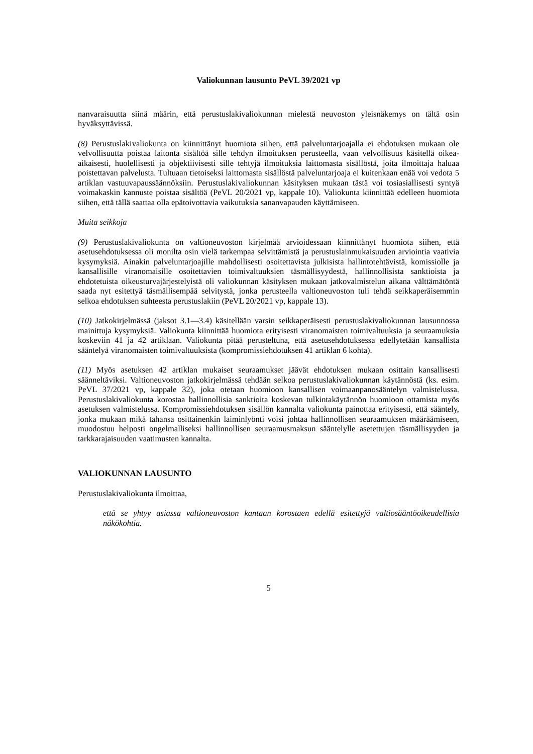Valiokunnan lausunto PeVL 39/2021 vp
nanvaraisuutta siinä määrin, että perustuslakivaliokunnan mielestä neuvoston yleisnäkemys on tältä osin hyväksyttävissä.
(8) Perustuslakivaliokunta on kiinnittänyt huomiota siihen, että palveluntarjoajalla ei ehdotuksen mukaan ole velvollisuutta poistaa laitonta sisältöä sille tehdyn ilmoituksen perusteella, vaan velvollisuus käsitellä oikea-aikaisesti, huolellisesti ja objektiivisesti sille tehtyjä ilmoituksia laittomasta sisällöstä, joita ilmoittaja haluaa poistettavan palvelusta. Tultuaan tietoiseksi laittomasta sisällöstä palveluntarjoaja ei kuitenkaan enää voi vedota 5 artiklan vastuuvapaussäännöksiin. Perustuslakivaliokunnan käsityksen mukaan tästä voi tosiasiallisesti syntyä voimakaskin kannuste poistaa sisältöä (PeVL 20/2021 vp, kappale 10). Valiokunta kiinnittää edelleen huomiota siihen, että tällä saattaa olla epätoivottavia vaikutuksia sananvapauden käyttämiseen.
Muita seikkoja
(9) Perustuslakivaliokunta on valtioneuvoston kirjelmää arvioidessaan kiinnittänyt huomiota siihen, että asetusehdotuksessa oli monilta osin vielä tarkempaa selvittämistä ja perustuslainmukaisuuden arviointia vaativia kysymyksiä. Ainakin palveluntarjoajille mahdollisesti osoitettavista julkisista hallintotehtävistä, komissiolle ja kansallisille viranomaisille osoitettavien toimivaltuuksien täsmällisyydestä, hallinnollisista sanktioista ja ehdotetuista oikeusturvajärjestelyistä oli valiokunnan käsityksen mukaan jatkovalmistelun aikana välttämätöntä saada nyt esitettyä täsmällisempää selvitystä, jonka perusteella valtioneuvoston tuli tehdä seikkaperäisemmin selkoa ehdotuksen suhteesta perustuslakiin (PeVL 20/2021 vp, kappale 13).
(10) Jatkokirjelmässä (jaksot 3.1—3.4) käsitellään varsin seikkaperäisesti perustuslakivaliokunnan lausunnossa mainittuja kysymyksiä. Valiokunta kiinnittää huomiota erityisesti viranomaisten toimivaltuuksia ja seuraamuksia koskeviin 41 ja 42 artiklaan. Valiokunta pitää perusteltuna, että asetusehdotuksessa edellytetään kansallista sääntelyä viranomaisten toimivaltuuksista (kompromissiehdotuksen 41 artiklan 6 kohta).
(11) Myös asetuksen 42 artiklan mukaiset seuraamukset jäävät ehdotuksen mukaan osittain kansallisesti säänneltäviksi. Valtioneuvoston jatkokirjelmässä tehdään selkoa perustuslakivaliokunnan käytännöstä (ks. esim. PeVL 37/2021 vp, kappale 32), joka otetaan huomioon kansallisen voimaanpanosääntelyn valmistelussa. Perustuslakivaliokunta korostaa hallinnollisia sanktioita koskevan tulkintakäytännön huomioon ottamista myös asetuksen valmistelussa. Kompromissiehdotuksen sisällön kannalta valiokunta painottaa erityisesti, että sääntely, jonka mukaan mikä tahansa osittainenkin laiminlyönti voisi johtaa hallinnollisen seuraamuksen määräämiseen, muodostuu helposti ongelmalliseksi hallinnollisen seuraamusmaksun sääntelylle asetettujen täsmällisyyden ja tarkkarajaisuuden vaatimusten kannalta.
VALIOKUNNAN LAUSUNTO
Perustuslakivaliokunta ilmoittaa,
että se yhtyy asiassa valtioneuvoston kantaan korostaen edellä esitettyjä valtiosääntöoikeudellisia näkökohtia.
5